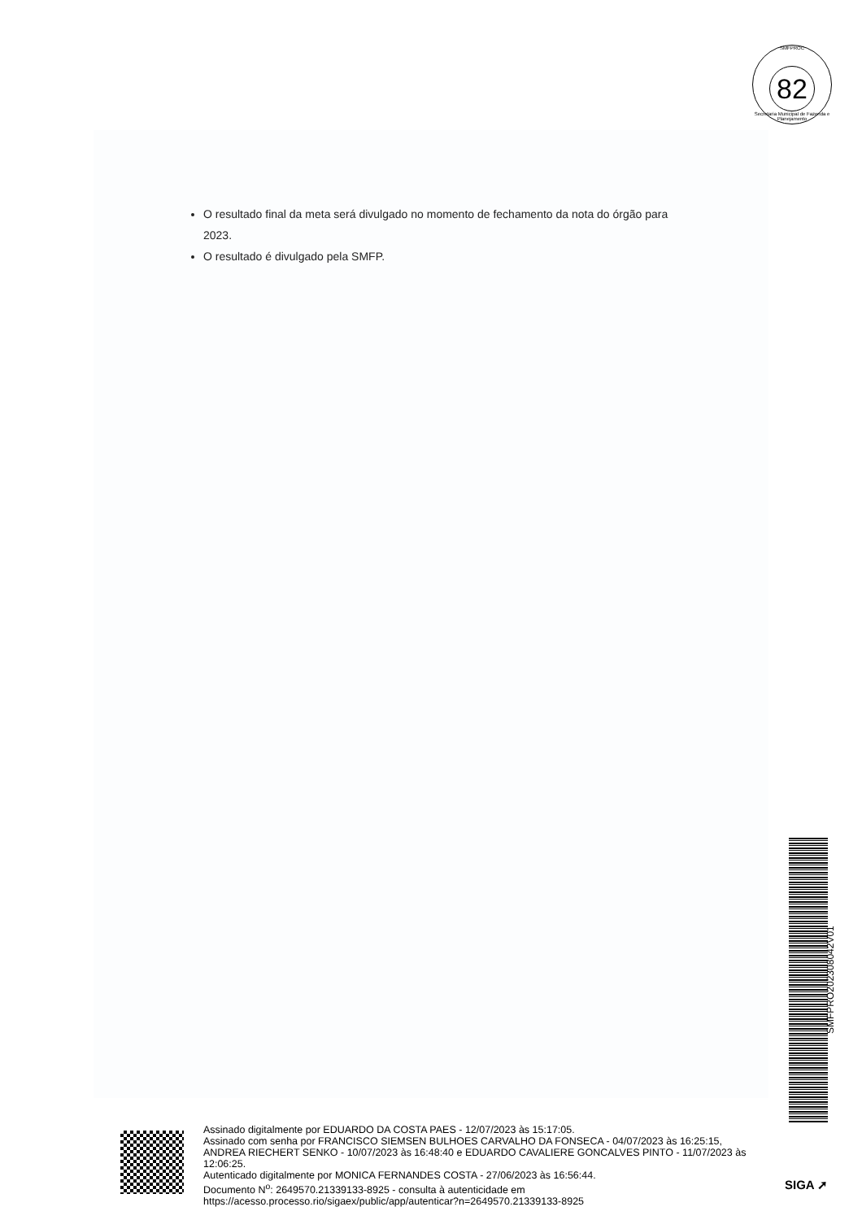SMFPROC
82
Secretaria Municipal de Fazenda e Planejamento
O resultado final da meta será divulgado no momento de fechamento da nota do órgão para 2023.
O resultado é divulgado pela SMFP.
SMFPRO202308042V01
Assinado digitalmente por EDUARDO DA COSTA PAES - 12/07/2023 às 15:17:05.
Assinado com senha por FRANCISCO SIEMSEN BULHOES CARVALHO DA FONSECA - 04/07/2023 às 16:25:15, ANDREA RIECHERT SENKO - 10/07/2023 às 16:48:40 e EDUARDO CAVALIERE GONCALVES PINTO - 11/07/2023 às 12:06:25.
Autenticado digitalmente por MONICA FERNANDES COSTA - 27/06/2023 às 16:56:44.
Documento N<sup>o</sup>: 2649570.21339133-8925 - consulta à autenticidade em
https://acesso.processo.rio/sigaex/public/app/autenticar?n=2649570.21339133-8925
SIGA ➚